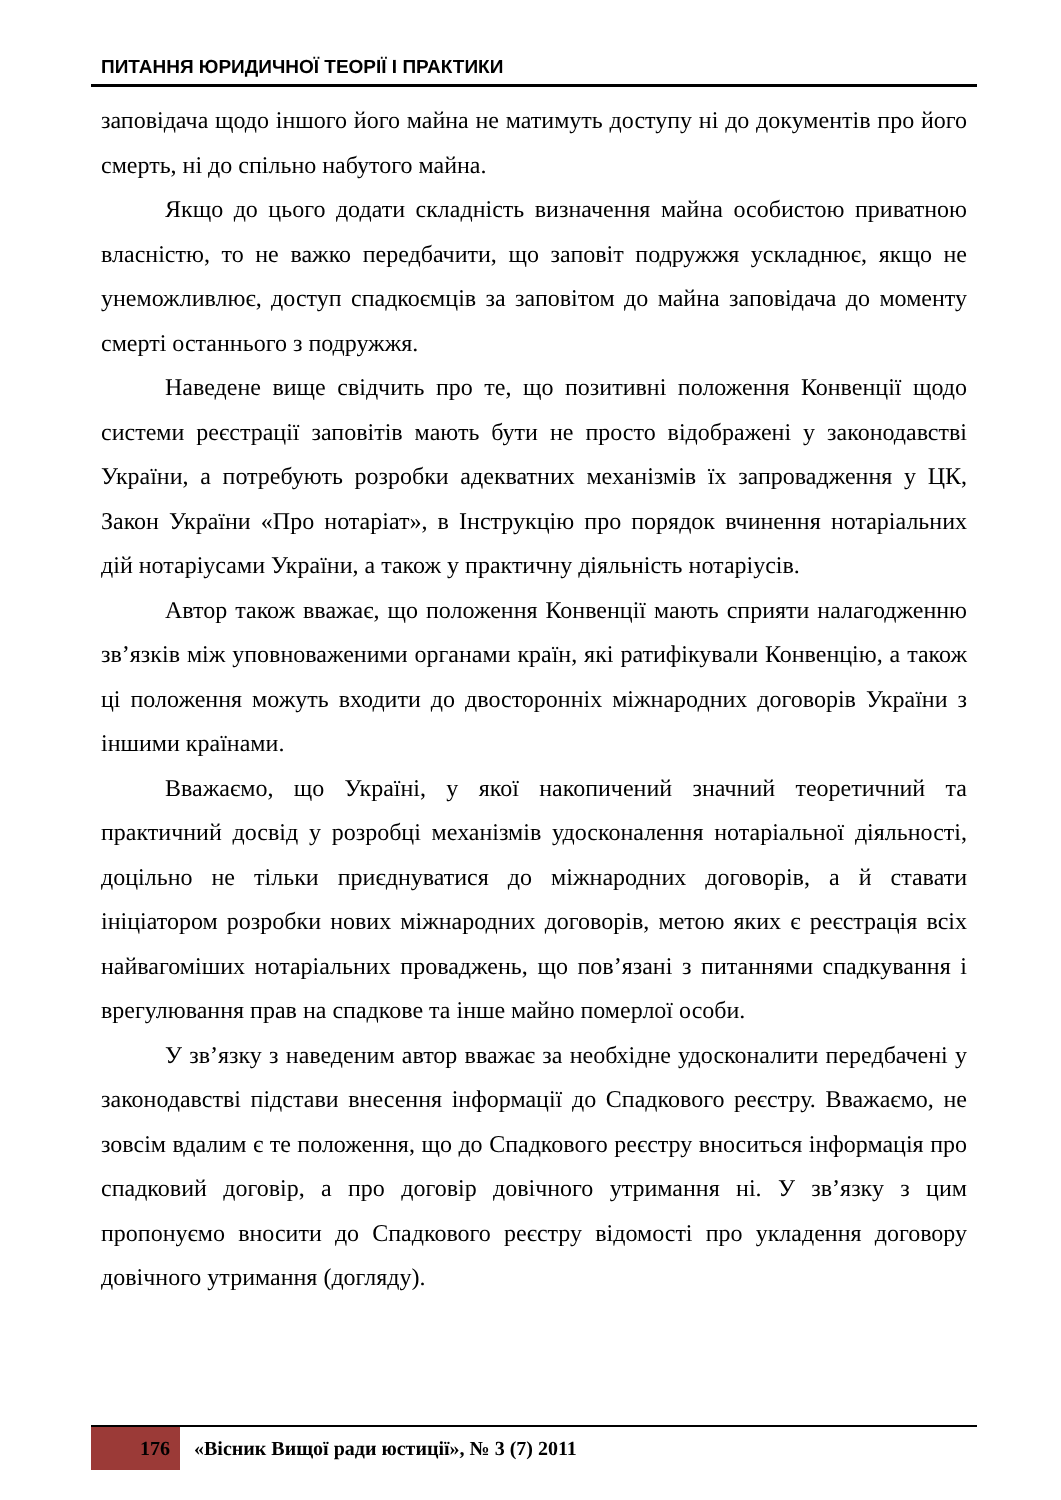ПИТАННЯ ЮРИДИЧНОЇ ТЕОРІЇ І ПРАКТИКИ
заповідача щодо іншого його майна не матимуть доступу ні до документів про його смерть, ні до спільно набутого майна.
Якщо до цього додати складність визначення майна особистою приватною власністю, то не важко передбачити, що заповіт подружжя ускладнює, якщо не унеможливлює, доступ спадкоємців за заповітом до майна заповідача до моменту смерті останнього з подружжя.
Наведене вище свідчить про те, що позитивні положення Конвенції щодо системи реєстрації заповітів мають бути не просто відображені у законодавстві України, а потребують розробки адекватних механізмів їх запровадження у ЦК, Закон України «Про нотаріат», в Інструкцію про порядок вчинення нотаріальних дій нотаріусами України, а також у практичну діяльність нотаріусів.
Автор також вважає, що положення Конвенції мають сприяти налагодженню зв’язків між уповноваженими органами країн, які ратифікували Конвенцію, а також ці положення можуть входити до двосторонніх міжнародних договорів України з іншими країнами.
Вважаємо, що Україні, у якої накопичений значний теоретичний та практичний досвід у розробці механізмів удосконалення нотаріальної діяльності, доцільно не тільки приєднуватися до міжнародних договорів, а й ставати ініціатором розробки нових міжнародних договорів, метою яких є реєстрація всіх найвагоміших нотаріальних проваджень, що пов’язані з питаннями спадкування і врегулювання прав на спадкове та інше майно померлої особи.
У зв’язку з наведеним автор вважає за необхідне удосконалити передбачені у законодавстві підстави внесення інформації до Спадкового реєстру. Вважаємо, не зовсім вдалим є те положення, що до Спадкового реєстру вноситься інформація про спадковий договір, а про договір довічного утримання ні. У зв’язку з цим пропонуємо вносити до Спадкового реєстру відомості про укладення договору довічного утримання (догляду).
176 «Вісник Вищої ради юстиції», № 3 (7) 2011